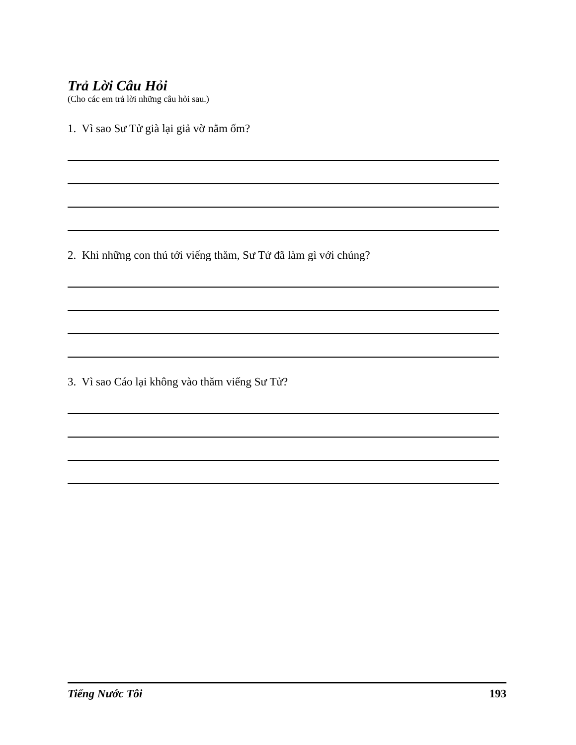Trả Lời Câu Hỏi
(Cho các em trả lời những câu hỏi sau.)
1. Vì sao Sư Tử già lại giả vờ nằm ốm?
2. Khi những con thú tới viếng thăm, Sư Tử đã làm gì với chúng?
3. Vì sao Cáo lại không vào thăm viếng Sư Tử?
Tiếng Nước Tôi 193